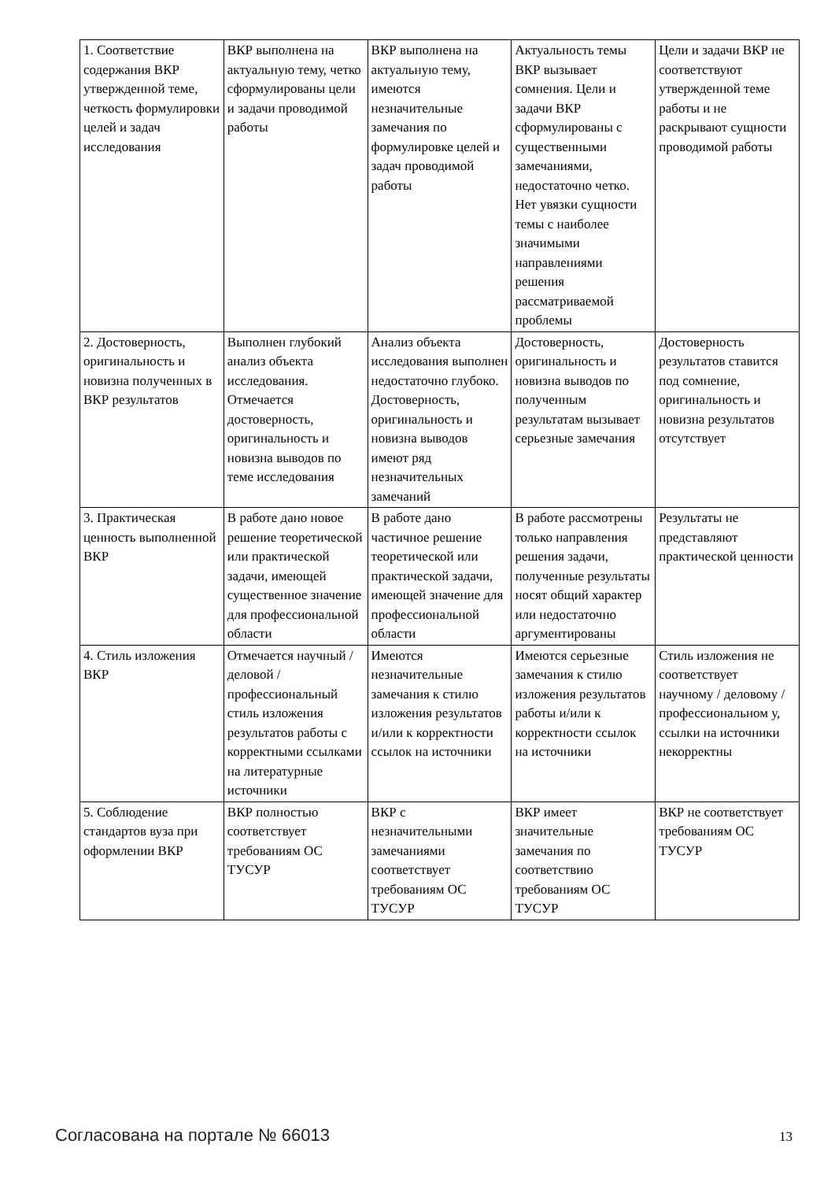| 1. Соответствие содержания ВКР утвержденной теме, четкость формулировки целей и задач исследования | ВКР выполнена на актуальную тему, четко сформулированы цели и задачи проводимой работы | ВКР выполнена на актуальную тему, имеются незначительные замечания по формулировке целей и задач проводимой работы | Актуальность темы ВКР вызывает сомнения. Цели и задачи ВКР сформулированы с существенными замечаниями, недостаточно четко. Нет увязки сущности темы с наиболее значимыми направлениями решения рассматриваемой проблемы | Цели и задачи ВКР не соответствуют утвержденной теме работы и не раскрывают сущности проводимой работы |
| 2. Достоверность, оригинальность и новизна полученных в ВКР результатов | Выполнен глубокий анализ объекта исследования. Отмечается достоверность, оригинальность и новизна выводов по теме исследования | Анализ объекта исследования выполнен недостаточно глубоко. Достоверность, оригинальность и новизна выводов имеют ряд незначительных замечаний | Достоверность, оригинальность и новизна выводов по полученным результатам вызывает серьезные замечания | Достоверность результатов ставится под сомнение, оригинальность и новизна результатов отсутствует |
| 3. Практическая ценность выполненной ВКР | В работе дано новое решение теоретической или практической задачи, имеющей существенное значение для профессиональной области | В работе дано частичное решение теоретической или практической задачи, имеющей значение для профессиональной области | В работе рассмотрены только направления решения задачи, полученные результаты носят общий характер или недостаточно аргументированы | Результаты не представляют практической ценности |
| 4. Стиль изложения ВКР | Отмечается научный / деловой / профессиональный стиль изложения результатов работы с корректными ссылками на литературные источники | Имеются незначительные замечания к стилю изложения результатов и/или к корректности ссылок на источники | Имеются серьезные замечания к стилю изложения результатов работы и/или к корректности ссылок на источники | Стиль изложения не соответствует научному / деловому / профессиональном у, ссылки на источники некорректны |
| 5. Соблюдение стандартов вуза при оформлении ВКР | ВКР полностью соответствует требованиям ОС ТУСУР | ВКР с незначительными замечаниями соответствует требованиям ОС ТУСУР | ВКР имеет значительные замечания по соответствию требованиям ОС ТУСУР | ВКР не соответствует требованиям ОС ТУСУР |
Согласована на портале № 66013 13